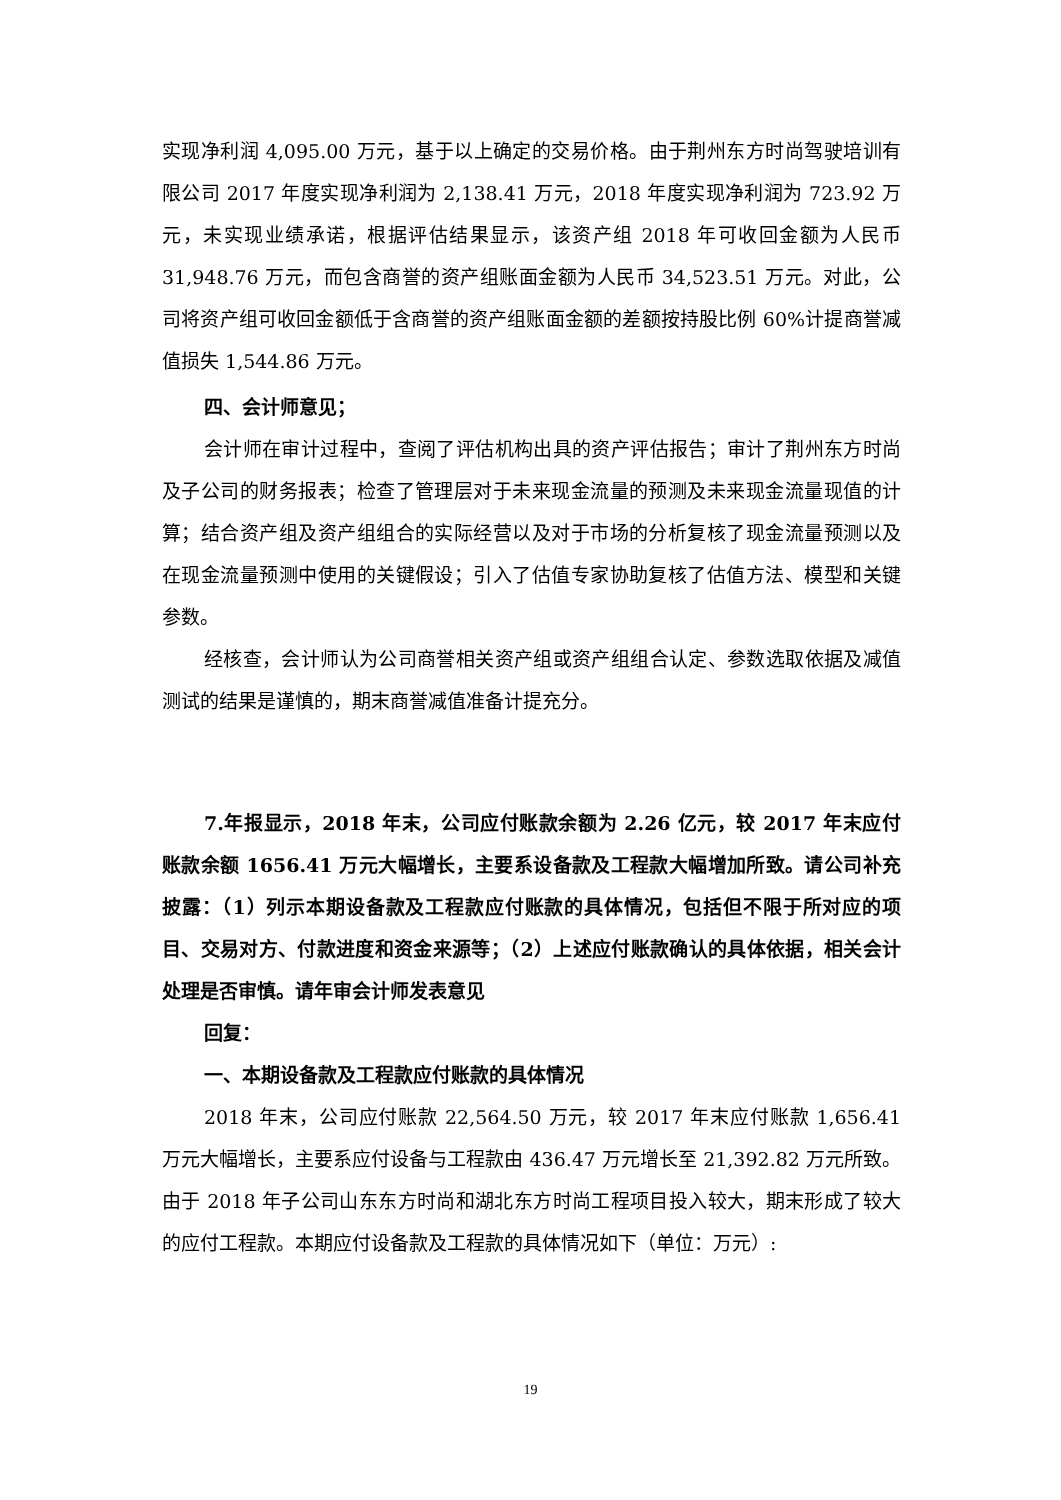实现净利润 4,095.00 万元，基于以上确定的交易价格。由于荆州东方时尚驾驶培训有限公司 2017 年度实现净利润为 2,138.41 万元，2018 年度实现净利润为 723.92 万元，未实现业绩承诺，根据评估结果显示，该资产组 2018 年可收回金额为人民币 31,948.76 万元，而包含商誉的资产组账面金额为人民币 34,523.51 万元。对此，公司将资产组可收回金额低于含商誉的资产组账面金额的差额按持股比例 60%计提商誉减值损失 1,544.86 万元。
四、会计师意见；
会计师在审计过程中，查阅了评估机构出具的资产评估报告；审计了荆州东方时尚及子公司的财务报表；检查了管理层对于未来现金流量的预测及未来现金流量现值的计算；结合资产组及资产组组合的实际经营以及对于市场的分析复核了现金流量预测以及在现金流量预测中使用的关键假设；引入了估值专家协助复核了估值方法、模型和关键参数。
经核查，会计师认为公司商誉相关资产组或资产组组合认定、参数选取依据及减值测试的结果是谨慎的，期末商誉减值准备计提充分。
7.年报显示，2018 年末，公司应付账款余额为 2.26 亿元，较 2017 年末应付账款余额 1656.41 万元大幅增长，主要系设备款及工程款大幅增加所致。请公司补充披露：（1）列示本期设备款及工程款应付账款的具体情况，包括但不限于所对应的项目、交易对方、付款进度和资金来源等；（2）上述应付账款确认的具体依据，相关会计处理是否审慎。请年审会计师发表意见
回复：
一、本期设备款及工程款应付账款的具体情况
2018 年末，公司应付账款 22,564.50 万元，较 2017 年末应付账款 1,656.41 万元大幅增长，主要系应付设备与工程款由 436.47 万元增长至 21,392.82 万元所致。由于 2018 年子公司山东东方时尚和湖北东方时尚工程项目投入较大，期末形成了较大的应付工程款。本期应付设备款及工程款的具体情况如下（单位：万元）:
19